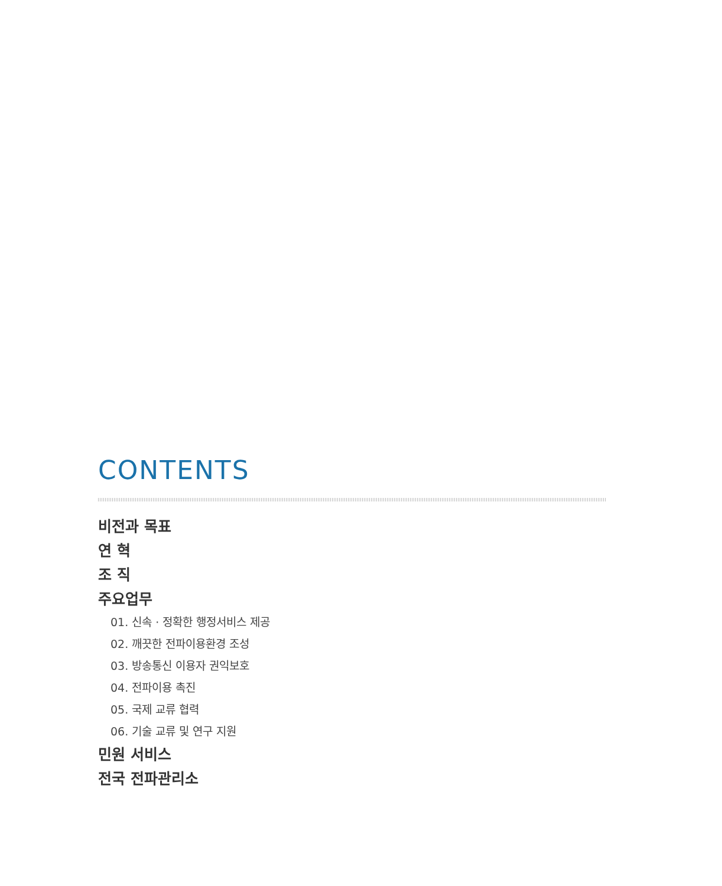CONTENTS
비전과 목표
연 혁
조 직
주요업무
01. 신속 · 정확한 행정서비스 제공
02. 깨끗한 전파이용환경 조성
03. 방송통신 이용자 권익보호
04. 전파이용 촉진
05. 국제 교류 협력
06. 기술 교류 및 연구 지원
민원 서비스
전국 전파관리소